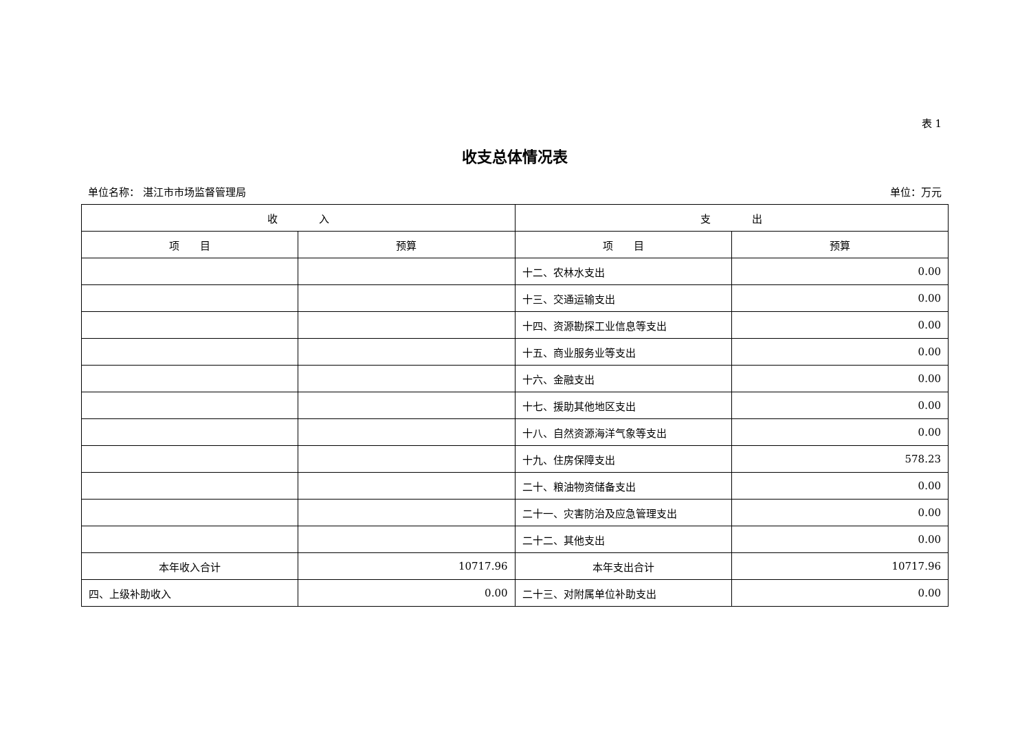表 1
收支总体情况表
单位名称： 湛江市市场监督管理局 单位：万元
| 收 入 | | 支 出 | |
| --- | --- | --- | --- |
| 项 目 | 预算 | 项 目 | 预算 |
| | | 十二、农林水支出 | 0.00 |
| | | 十三、交通运输支出 | 0.00 |
| | | 十四、资源勘探工业信息等支出 | 0.00 |
| | | 十五、商业服务业等支出 | 0.00 |
| | | 十六、金融支出 | 0.00 |
| | | 十七、援助其他地区支出 | 0.00 |
| | | 十八、自然资源海洋气象等支出 | 0.00 |
| | | 十九、住房保障支出 | 578.23 |
| | | 二十、粮油物资储备支出 | 0.00 |
| | | 二十一、灾害防治及应急管理支出 | 0.00 |
| | | 二十二、其他支出 | 0.00 |
| 本年收入合计 | 10717.96 | 本年支出合计 | 10717.96 |
| 四、上级补助收入 | 0.00 | 二十三、对附属单位补助支出 | 0.00 |